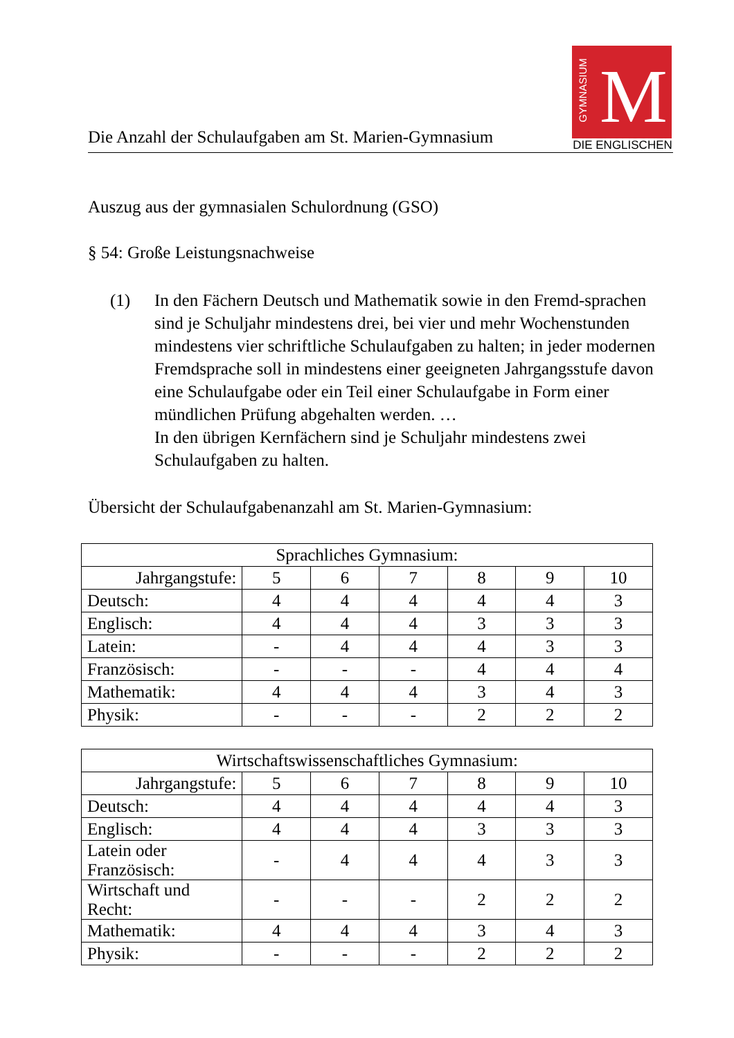Die Anzahl der Schulaufgaben am St. Marien-Gymnasium
GYMNASIUM M
DIE ENGLISCHEN
Auszug aus der gymnasialen Schulordnung (GSO)
§ 54: Große Leistungsnachweise
(1) In den Fächern Deutsch und Mathematik sowie in den Fremd-sprachen sind je Schuljahr mindestens drei, bei vier und mehr Wochenstunden mindestens vier schriftliche Schulaufgaben zu halten; in jeder modernen Fremdsprache soll in mindestens einer geeigneten Jahrgangsstufe davon eine Schulaufgabe oder ein Teil einer Schulaufgabe in Form einer mündlichen Prüfung abgehalten werden. …
In den übrigen Kernfächern sind je Schuljahr mindestens zwei Schulaufgaben zu halten.
Übersicht der Schulaufgabenanzahl am St. Marien-Gymnasium:
| Sprachliches Gymnasium: | | | | | | |
| --- | --- | --- | --- | --- | --- | --- |
| Jahrgangstufe: | 5 | 6 | 7 | 8 | 9 | 10 |
| Deutsch: | 4 | 4 | 4 | 4 | 4 | 3 |
| Englisch: | 4 | 4 | 4 | 3 | 3 | 3 |
| Latein: | - | 4 | 4 | 4 | 3 | 3 |
| Französisch: | - | - | - | 4 | 4 | 4 |
| Mathematik: | 4 | 4 | 4 | 3 | 4 | 3 |
| Physik: | - | - | - | 2 | 2 | 2 |
| Wirtschaftswissenschaftliches Gymnasium: | | | | | | |
| --- | --- | --- | --- | --- | --- | --- |
| Jahrgangstufe: | 5 | 6 | 7 | 8 | 9 | 10 |
| Deutsch: | 4 | 4 | 4 | 4 | 4 | 3 |
| Englisch: | 4 | 4 | 4 | 3 | 3 | 3 |
| Latein oder Französisch: | - | 4 | 4 | 4 | 3 | 3 |
| Wirtschaft und Recht: | - | - | - | 2 | 2 | 2 |
| Mathematik: | 4 | 4 | 4 | 3 | 4 | 3 |
| Physik: | - | - | - | 2 | 2 | 2 |